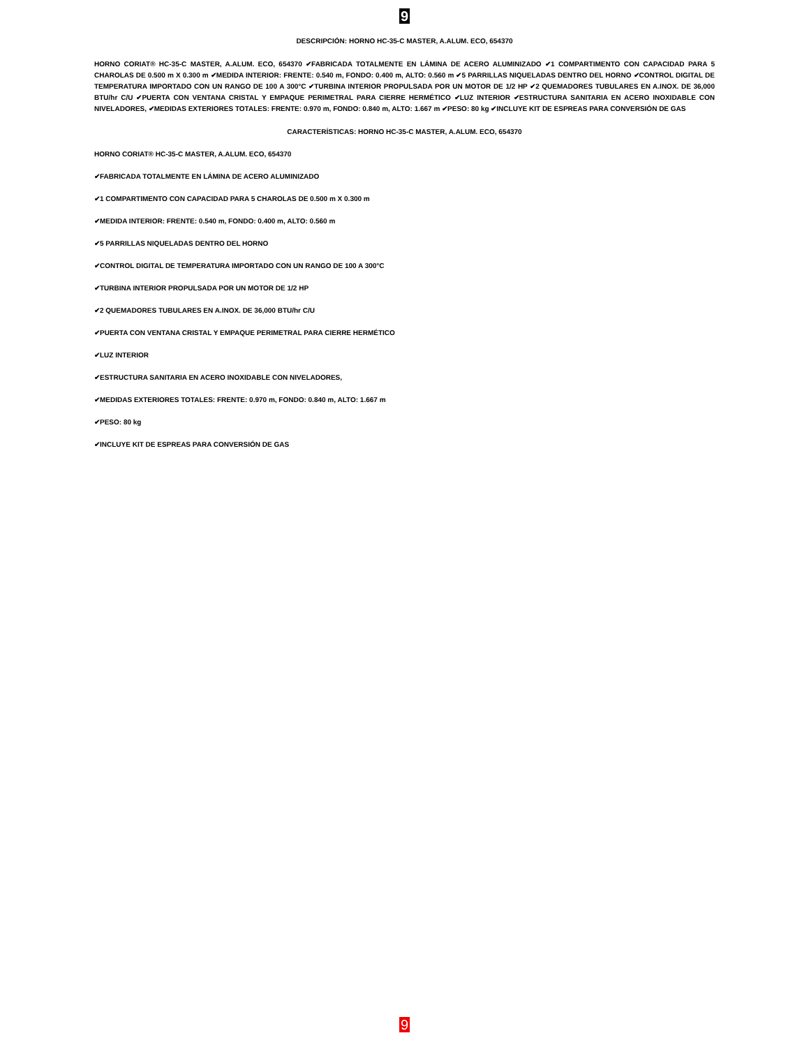9
DESCRIPCIÓN: HORNO HC-35-C MASTER, A.ALUM. ECO, 654370
HORNO CORIAT® HC-35-C MASTER, A.ALUM. ECO, 654370 ✔FABRICADA TOTALMENTE EN LÁMINA DE ACERO ALUMINIZADO ✔1 COMPARTIMENTO CON CAPACIDAD PARA 5 CHAROLAS DE 0.500 m X 0.300 m ✔MEDIDA INTERIOR: FRENTE: 0.540 m, FONDO: 0.400 m, ALTO: 0.560 m ✔5 PARRILLAS NIQUELADAS DENTRO DEL HORNO ✔CONTROL DIGITAL DE TEMPERATURA IMPORTADO CON UN RANGO DE 100 A 300°C ✔TURBINA INTERIOR PROPULSADA POR UN MOTOR DE 1/2 HP ✔2 QUEMADORES TUBULARES EN A.INOX. DE 36,000 BTU/hr C/U ✔PUERTA CON VENTANA CRISTAL Y EMPAQUE PERIMETRAL PARA CIERRE HERMÉTICO ✔LUZ INTERIOR ✔ESTRUCTURA SANITARIA EN ACERO INOXIDABLE CON NIVELADORES, ✔MEDIDAS EXTERIORES TOTALES: FRENTE: 0.970 m, FONDO: 0.840 m, ALTO: 1.667 m ✔PESO: 80 kg ✔INCLUYE KIT DE ESPREAS PARA CONVERSIÓN DE GAS
CARACTERÍSTICAS: HORNO HC-35-C MASTER, A.ALUM. ECO, 654370
HORNO CORIAT® HC-35-C MASTER, A.ALUM. ECO, 654370
✔FABRICADA TOTALMENTE EN LÁMINA DE ACERO ALUMINIZADO
✔1 COMPARTIMENTO CON CAPACIDAD PARA 5 CHAROLAS DE 0.500 m X 0.300 m
✔MEDIDA INTERIOR: FRENTE: 0.540 m, FONDO: 0.400 m, ALTO: 0.560 m
✔5 PARRILLAS NIQUELADAS DENTRO DEL HORNO
✔CONTROL DIGITAL DE TEMPERATURA IMPORTADO CON UN RANGO DE 100 A 300°C
✔TURBINA INTERIOR PROPULSADA POR UN MOTOR DE 1/2 HP
✔2 QUEMADORES TUBULARES EN A.INOX. DE 36,000 BTU/hr C/U
✔PUERTA CON VENTANA CRISTAL Y EMPAQUE PERIMETRAL PARA CIERRE HERMÉTICO
✔LUZ INTERIOR
✔ESTRUCTURA SANITARIA EN ACERO INOXIDABLE CON NIVELADORES,
✔MEDIDAS EXTERIORES TOTALES: FRENTE: 0.970 m, FONDO: 0.840 m, ALTO: 1.667 m
✔PESO: 80 kg
✔INCLUYE KIT DE ESPREAS PARA CONVERSIÓN DE GAS
9